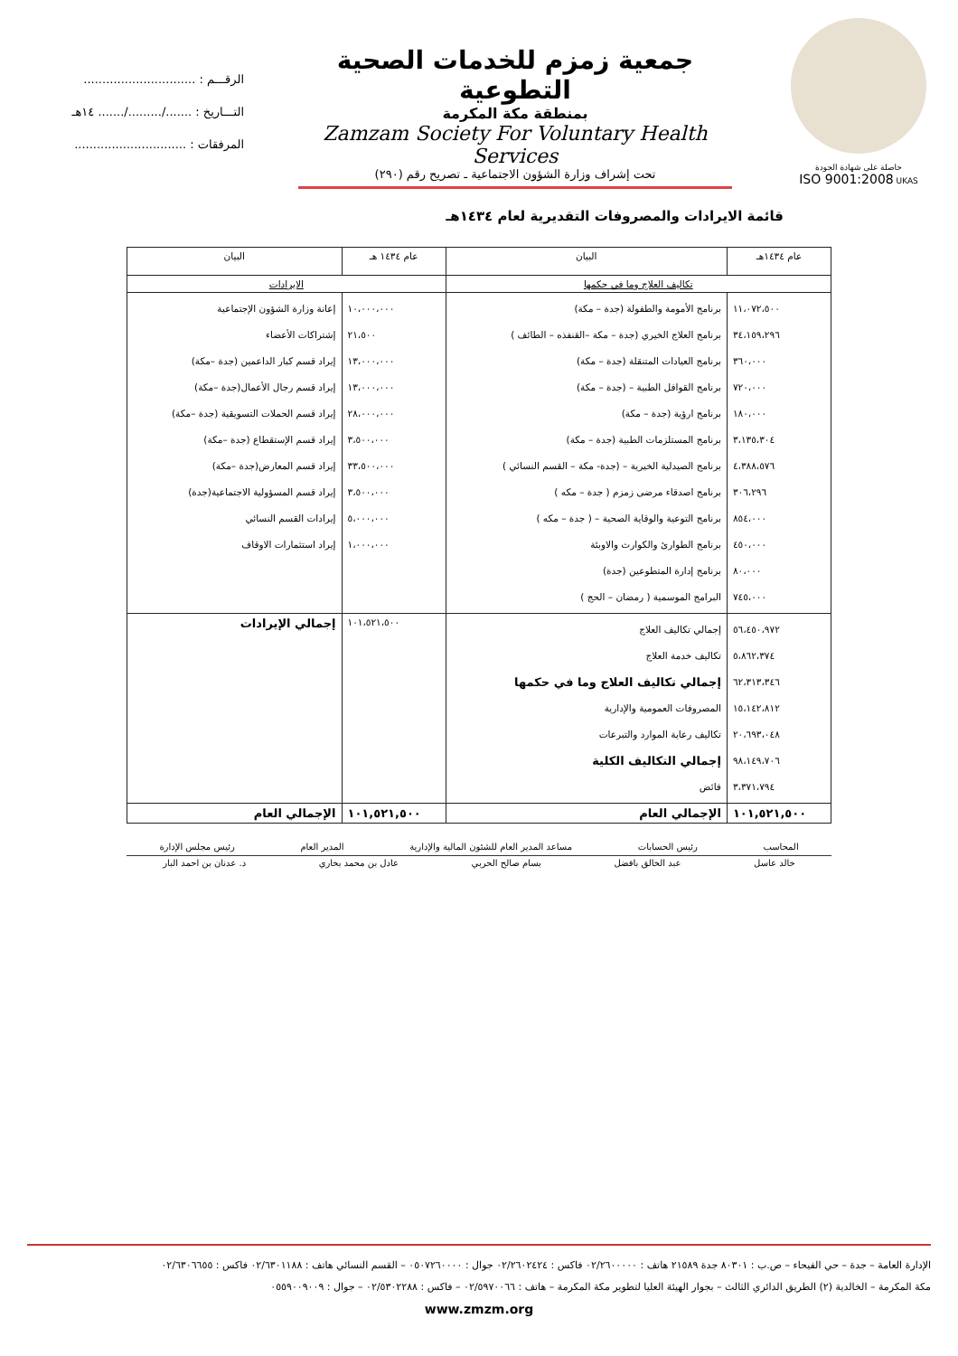حاصلة على شهادة الجودة
ISO 9001:2008 UKAS
جمعية زمزم للخدمات الصحية التطوعية
بمنطقة مكة المكرمة
Zamzam Society For Voluntary Health Services
تحت إشراف وزارة الشؤون الاجتماعية ـ تصريح رقم (٢٩٠)
الرقـــم : ..............................
التـــاريخ : ......./........./....... ١٤هـ
المرفقات : ..............................
قائمة الايرادات والمصروفات التقديرية لعام ١٤٣٤هـ
| عام ١٤٣٤هـ | البيان | عام ١٤٣٤ هـ | البيان |
| --- | --- | --- | --- |
| تكاليف العلاج وما في حكمها | | الايرادات | |
| ١١،٠٧٢،٥٠٠ ٣٤،١٥٩،٢٩٦ ٣٦٠،٠٠٠ ٧٢٠،٠٠٠ ١٨٠،٠٠٠ ٣،١٣٥،٣٠٤ ٤،٣٨٨،٥٧٦ ٣٠٦،٢٩٦ ٨٥٤،٠٠٠ ٤٥٠،٠٠٠ ٨٠،٠٠٠ ٧٤٥،٠٠٠ | برنامج الأمومة والطفولة (جدة – مكة) برنامج العلاج الخيري (جدة – مكة –القنفذه – الطائف ) برنامج العيادات المتنقلة (جدة – مكة) برنامج القوافل الطبية – (جدة – مكة) برنامج ارؤية (جدة – مكة) برنامج المستلزمات الطبية (جدة – مكة) برنامج الصيدلية الخيرية – (جدة- مكة – القسم النسائي ) برنامج اصدقاء مرضى زمزم ( جدة – مكه ) برنامج التوعية والوقاية الصحية – ( جدة – مكه ) برنامج الطوارئ والكوارث والاوبئة برنامج إدارة المتطوعين (جدة) البرامج الموسمية ( رمضان – الحج ) | ١٠،٠٠٠،٠٠٠ ٢١،٥٠٠ ١٣،٠٠٠،٠٠٠ ١٣،٠٠٠،٠٠٠ ٢٨،٠٠٠،٠٠٠ ٣،٥٠٠،٠٠٠ ٣٣،٥٠٠،٠٠٠ ٣،٥٠٠،٠٠٠ ٥،٠٠٠،٠٠٠ ١،٠٠٠،٠٠٠ | إعانة وزارة الشؤون الإجتماعية إشتراكات الأعضاء إيراد قسم كبار الداعمين (جدة –مكة) إيراد قسم رجال الأعمال(جدة –مكة) إيراد قسم الحملات التسويقية (جدة –مكة) إيراد قسم الإستقطاع (جدة –مكة) إيراد قسم المعارض(جدة –مكة) إيراد قسم المسؤولية الاجتماعية(جدة) إيرادات القسم النسائي إيراد استثمارات الاوقاف |
| ٥٦،٤٥٠،٩٧٢ ٥،٨٦٢،٣٧٤ ٦٢،٣١٣،٣٤٦ ١٥،١٤٢،٨١٢ ٢٠،٦٩٣،٠٤٨ ٩٨،١٤٩،٧٠٦ ٣،٣٧١،٧٩٤ | إجمالي تكاليف العلاج تكاليف خدمة العلاج إجمالي تكاليف العلاج وما في حكمها المصروفات العمومية والإدارية تكاليف رعاية الموارد والتبرعات إجمالي التكاليف الكلية فائض | ١٠١،٥٢١،٥٠٠ | إجمالي الإيرادات |
| ١٠١,٥٢١,٥٠٠ | الإجمالي العام | ١٠١,٥٢١,٥٠٠ | الإجمالي العام |
المحاسب رئيس الحسابات مساعد المدير العام للشئون المالية والإدارية المدير العام رئيس مجلس الإدارة
خالد عاسل عبد الخالق بافضل بسام صالح الحربي عادل بن محمد بخاري د. عدنان بن احمد البار
الإدارة العامة – جدة – حي الفيحاء – ص.ب : ٨٠٣٠١ جدة ٢١٥٨٩ هاتف : ٠٢/٢٦٠٠٠٠٠ فاكس : ٠٢/٢٦٠٢٤٢٤ جوال : ٠٥٠٧٢٦٠٠٠٠ – القسم النسائي هاتف : ٠٢/٦٣٠١١٨٨ فاكس : ٠٢/٦٣٠٦٦٥٥
مكة المكرمة – الخالدية (٢) الطريق الدائري الثالث – بجوار الهيئة العليا لتطوير مكة المكرمة – هاتف : ٠٢/٥٩٧٠٠٦٦ – فاكس : ٠٢/٥٣٠٢٢٨٨ – جوال : ٠٥٥٩٠٠٩٠٠٩
www.zmzm.org